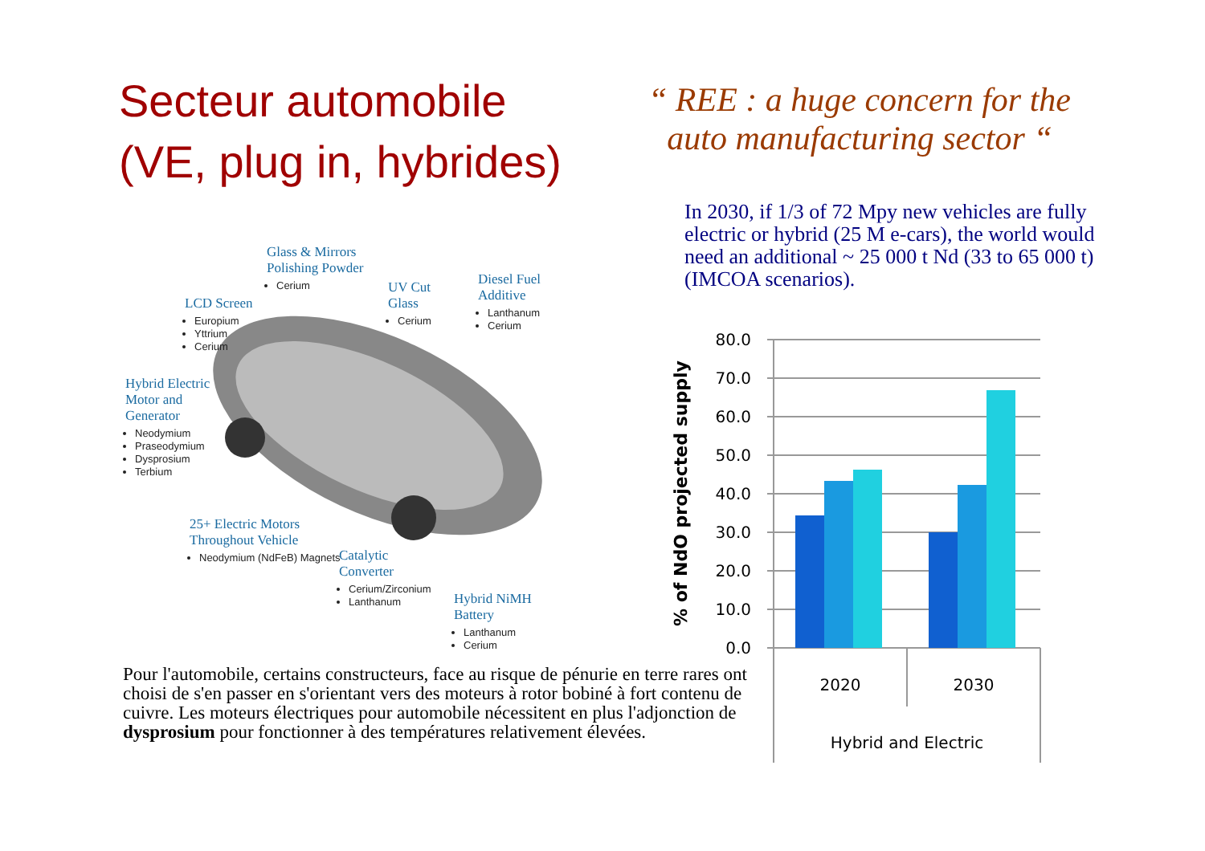Secteur automobile
(VE, plug in, hybrides)
“ REE : a huge concern for the auto manufacturing sector “
In 2030, if 1/3 of 72 Mpy new vehicles are fully electric or hybrid (25 M e-cars), the world would need an additional ~ 25 000 t Nd (33 to 65 000 t) (IMCOA scenarios).
Glass & Mirrors
Polishing Powder
Cerium
UV Cut
Glass
Cerium
Diesel Fuel
Additive
Lanthanum
Cerium
LCD Screen
Europium
Yttrium
Cerium
Hybrid Electric
Motor and
Generator
Neodymium
Praseodymium
Dysprosium
Terbium
25+ Electric Motors
Throughout Vehicle
Neodymium (NdFeB) Magnets
Catalytic
Converter
Cerium/Zirconium
Lanthanum
Hybrid NiMH
Battery
Lanthanum
Cerium
% of NdO projected supply
80.0
70.0
60.0
50.0
40.0
30.0
20.0
10.0
0.0
2020
2030
Hybrid and Electric
Pour l'automobile, certains constructeurs, face au risque de pénurie en terre rares ont choisi de s'en passer en s'orientant vers des moteurs à rotor bobiné à fort contenu de cuivre. Les moteurs électriques pour automobile nécessitent en plus l'adjonction de dysprosium pour fonctionner à des températures relativement élevées.